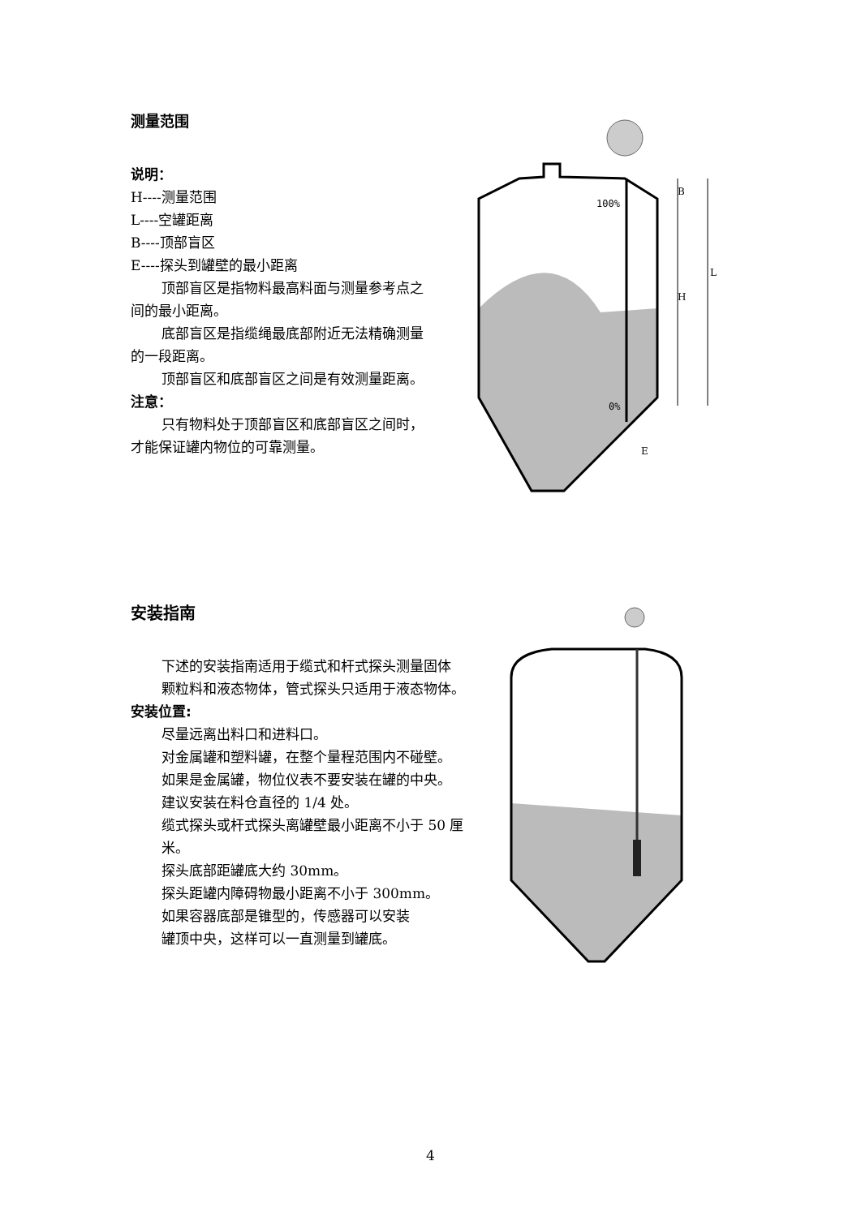测量范围
说明：
H----测量范围
L----空罐距离
B----顶部盲区
E----探头到罐壁的最小距离
顶部盲区是指物料最高料面与测量参考点之
间的最小距离。
底部盲区是指缆绳最底部附近无法精确测量
的一段距离。
顶部盲区和底部盲区之间是有效测量距离。
注意：
只有物料处于顶部盲区和底部盲区之间时，
才能保证罐内物位的可靠测量。
100%
0%
B
H
L
E
安装指南
下述的安装指南适用于缆式和杆式探头测量固体
颗粒料和液态物体，管式探头只适用于液态物体。
安装位置:
尽量远离出料口和进料口。
对金属罐和塑料罐，在整个量程范围内不碰壁。
如果是金属罐，物位仪表不要安装在罐的中央。
建议安装在料仓直径的 1/4 处。
缆式探头或杆式探头离罐壁最小距离不小于 50 厘
米。
探头底部距罐底大约 30mm。
探头距罐内障碍物最小距离不小于 300mm。
如果容器底部是锥型的，传感器可以安装
罐顶中央，这样可以一直测量到罐底。
4